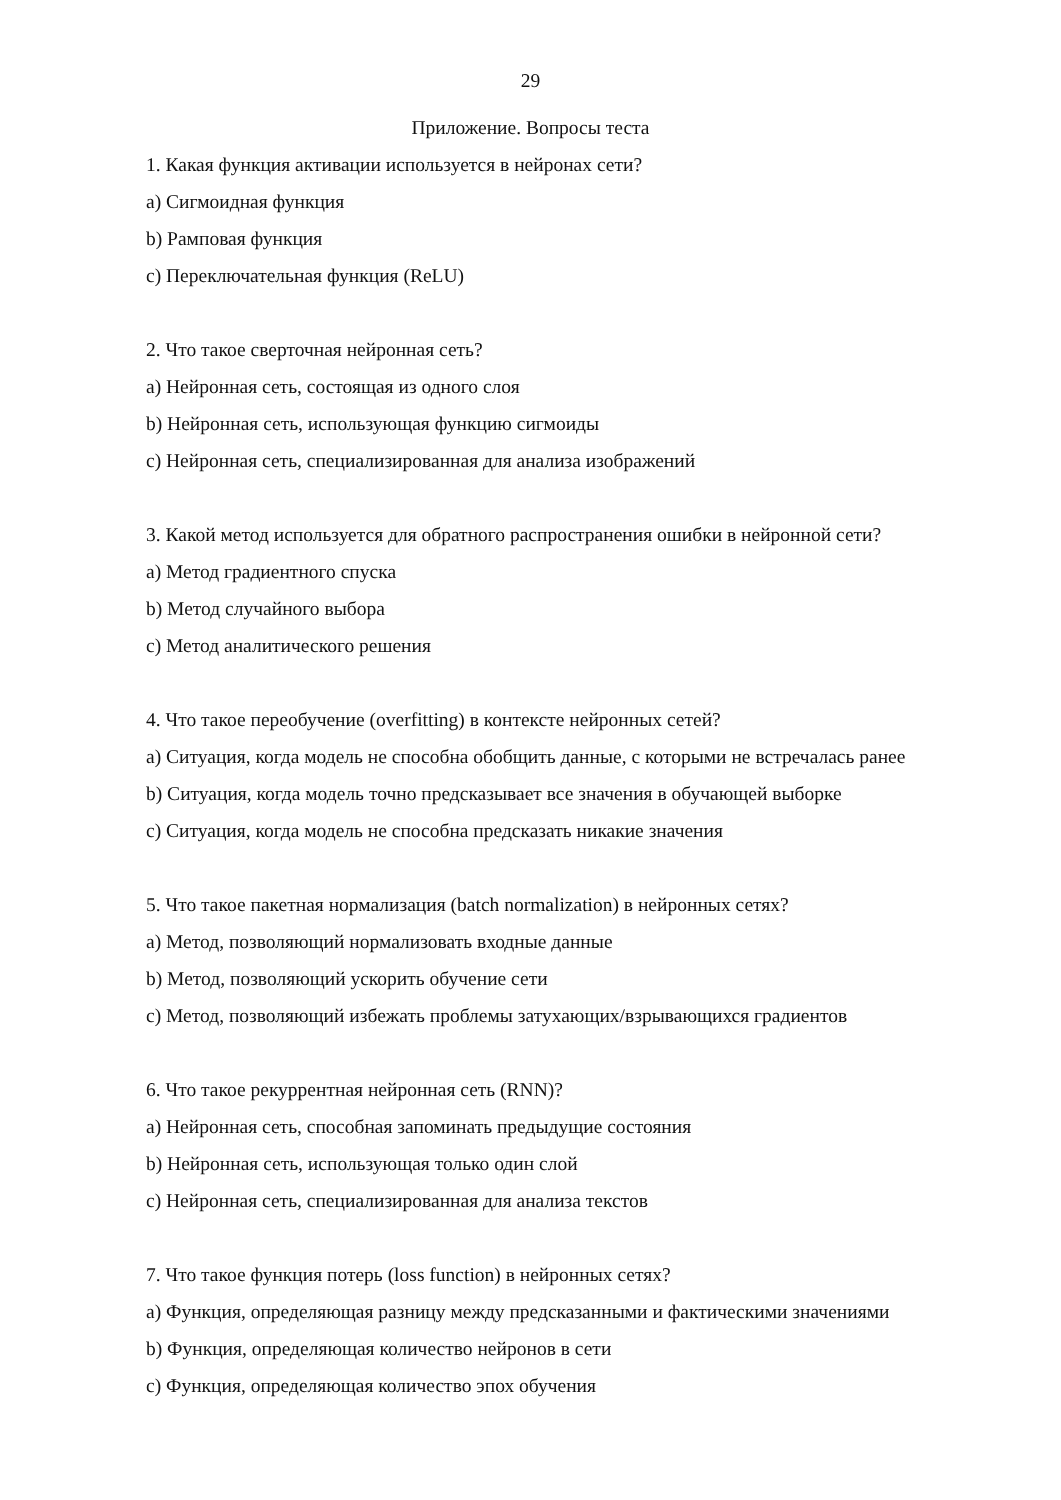29
Приложение. Вопросы теста
1. Какая функция активации используется в нейронах сети?
a) Сигмоидная функция
b) Рамповая функция
c) Переключательная функция (ReLU)
2. Что такое сверточная нейронная сеть?
a) Нейронная сеть, состоящая из одного слоя
b) Нейронная сеть, использующая функцию сигмоиды
c) Нейронная сеть, специализированная для анализа изображений
3. Какой метод используется для обратного распространения ошибки в нейронной сети?
a) Метод градиентного спуска
b) Метод случайного выбора
c) Метод аналитического решения
4. Что такое переобучение (overfitting) в контексте нейронных сетей?
a) Ситуация, когда модель не способна обобщить данные, с которыми не встречалась ранее
b) Ситуация, когда модель точно предсказывает все значения в обучающей выборке
c) Ситуация, когда модель не способна предсказать никакие значения
5. Что такое пакетная нормализация (batch normalization) в нейронных сетях?
a) Метод, позволяющий нормализовать входные данные
b) Метод, позволяющий ускорить обучение сети
c) Метод, позволяющий избежать проблемы затухающих/взрывающихся градиентов
6. Что такое рекуррентная нейронная сеть (RNN)?
a) Нейронная сеть, способная запоминать предыдущие состояния
b) Нейронная сеть, использующая только один слой
c) Нейронная сеть, специализированная для анализа текстов
7. Что такое функция потерь (loss function) в нейронных сетях?
a) Функция, определяющая разницу между предсказанными и фактическими значениями
b) Функция, определяющая количество нейронов в сети
c) Функция, определяющая количество эпох обучения